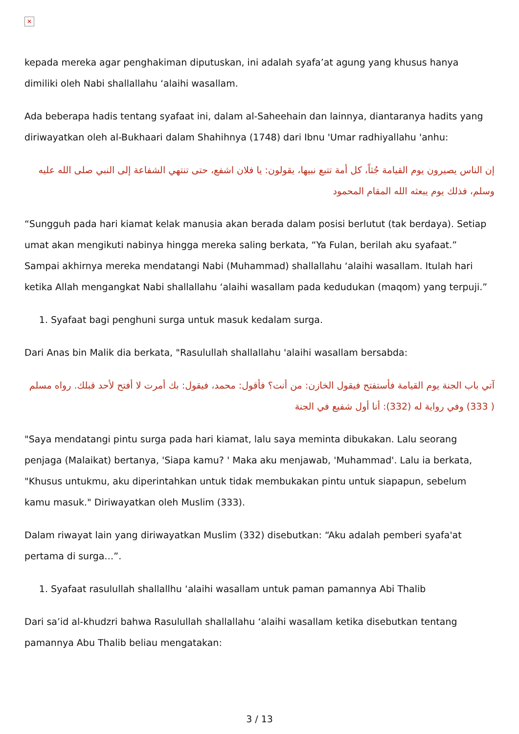✕
kepada mereka agar penghakiman diputuskan, ini adalah syafa’at agung yang khusus hanya dimiliki oleh Nabi shallallahu ‘alaihi wasallam.
Ada beberapa hadis tentang syafaat ini, dalam al-Saheehain dan lainnya, diantaranya hadits yang diriwayatkan oleh al-Bukhaari dalam Shahihnya (1748) dari Ibnu 'Umar radhiyallahu 'anhu:
إن الناس يصيرون يوم القيامة جُثاً، كل أمة تتبع نبيها، يقولون: يا فلان اشفع، حتى تنتهي الشفاعة إلى النبي صلى الله عليه وسلم، فذلك يوم يبعثه الله المقام المحمود
“Sungguh pada hari kiamat kelak manusia akan berada dalam posisi berlutut (tak berdaya). Setiap umat akan mengikuti nabinya hingga mereka saling berkata, “Ya Fulan, berilah aku syafaat.” Sampai akhirnya mereka mendatangi Nabi (Muhammad) shallallahu ‘alaihi wasallam. Itulah hari ketika Allah mengangkat Nabi shallallahu ‘alaihi wasallam pada kedudukan (maqom) yang terpuji.”
1. Syafaat bagi penghuni surga untuk masuk kedalam surga.
Dari Anas bin Malik dia berkata, "Rasulullah shallallahu 'alaihi wasallam bersabda:
آتي باب الجنة يوم القيامة فأستفتح فيقول الخازن: من أنت؟ فأقول: محمد، فيقول: بك أمرت لا أفتح لأحد قبلك. رواه مسلم ( 333) وفي رواية له (332): أنا أول شفيع في الجنة
"Saya mendatangi pintu surga pada hari kiamat, lalu saya meminta dibukakan. Lalu seorang penjaga (Malaikat) bertanya, 'Siapa kamu? ' Maka aku menjawab, 'Muhammad'. Lalu ia berkata, "Khusus untukmu, aku diperintahkan untuk tidak membukakan pintu untuk siapapun, sebelum kamu masuk." Diriwayatkan oleh Muslim (333).
Dalam riwayat lain yang diriwayatkan Muslim (332) disebutkan: “Aku adalah pemberi syafa'at pertama di surga…”.
1. Syafaat rasulullah shallallhu ‘alaihi wasallam untuk paman pamannya Abi Thalib
Dari sa’id al-khudzri bahwa Rasulullah shallallahu ‘alaihi wasallam ketika disebutkan tentang pamannya Abu Thalib beliau mengatakan:
3 / 13